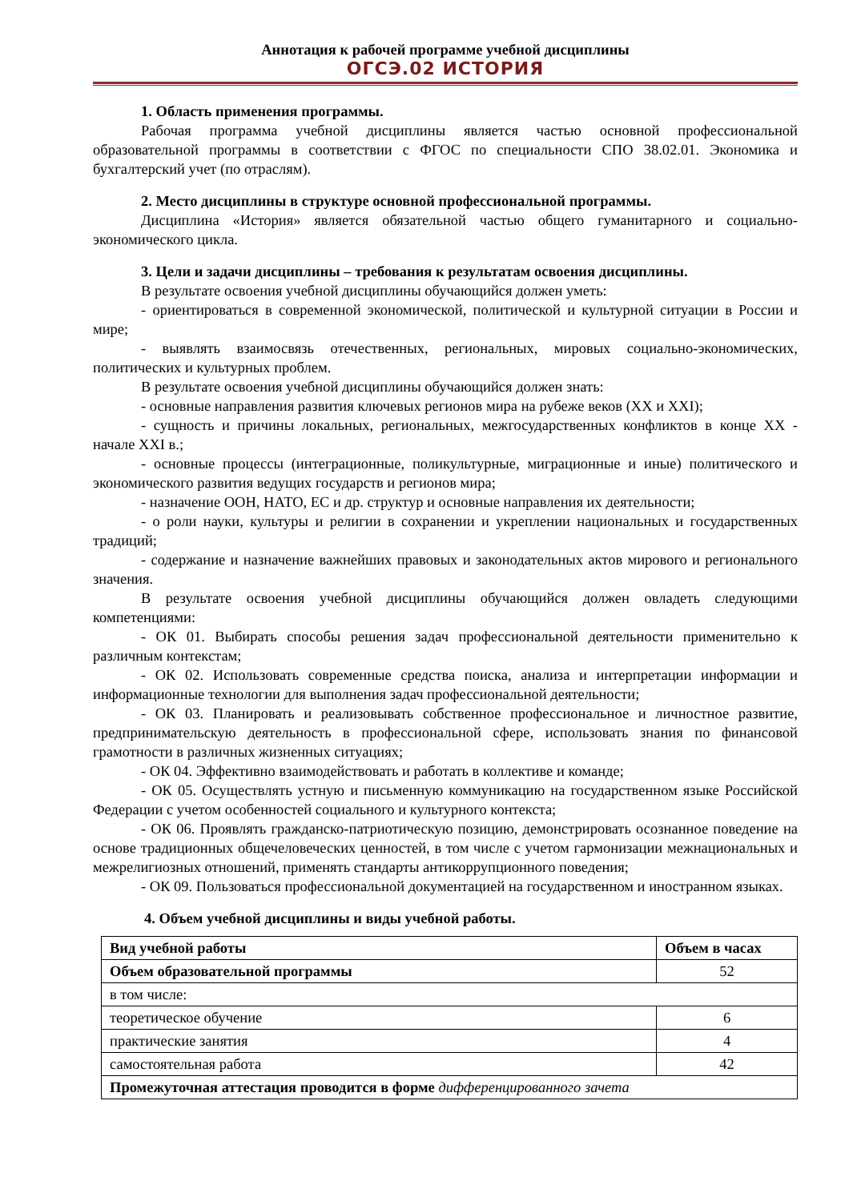Аннотация к рабочей программе учебной дисциплины
ОГСЭ.02 ИСТОРИЯ
1. Область применения программы.
Рабочая программа учебной дисциплины является частью основной профессиональной образовательной программы в соответствии с ФГОС по специальности СПО 38.02.01. Экономика и бухгалтерский учет (по отраслям).
2. Место дисциплины в структуре основной профессиональной программы.
Дисциплина «История» является обязательной частью общего гуманитарного и социально-экономического цикла.
3. Цели и задачи дисциплины – требования к результатам освоения дисциплины.
В результате освоения учебной дисциплины обучающийся должен уметь:
- ориентироваться в современной экономической, политической и культурной ситуации в России и мире;
- выявлять взаимосвязь отечественных, региональных, мировых социально-экономических, политических и культурных проблем.
В результате освоения учебной дисциплины обучающийся должен знать:
- основные направления развития ключевых регионов мира на рубеже веков (XX и XXI);
- сущность и причины локальных, региональных, межгосударственных конфликтов в конце XX - начале XXI в.;
- основные процессы (интеграционные, поликультурные, миграционные и иные) политического и экономического развития ведущих государств и регионов мира;
- назначение ООН, НАТО, ЕС и др. структур и основные направления их деятельности;
- о роли науки, культуры и религии в сохранении и укреплении национальных и государственных традиций;
- содержание и назначение важнейших правовых и законодательных актов мирового и регионального значения.
В результате освоения учебной дисциплины обучающийся должен овладеть следующими компетенциями:
- ОК 01. Выбирать способы решения задач профессиональной деятельности применительно к различным контекстам;
- ОК 02. Использовать современные средства поиска, анализа и интерпретации информации и информационные технологии для выполнения задач профессиональной деятельности;
- ОК 03. Планировать и реализовывать собственное профессиональное и личностное развитие, предпринимательскую деятельность в профессиональной сфере, использовать знания по финансовой грамотности в различных жизненных ситуациях;
- ОК 04. Эффективно взаимодействовать и работать в коллективе и команде;
- ОК 05. Осуществлять устную и письменную коммуникацию на государственном языке Российской Федерации с учетом особенностей социального и культурного контекста;
- ОК 06. Проявлять гражданско-патриотическую позицию, демонстрировать осознанное поведение на основе традиционных общечеловеческих ценностей, в том числе с учетом гармонизации межнациональных и межрелигиозных отношений, применять стандарты антикоррупционного поведения;
- ОК 09. Пользоваться профессиональной документацией на государственном и иностранном языках.
4. Объем учебной дисциплины и виды учебной работы.
| Вид учебной работы | Объем в часах |
| --- | --- |
| Объем образовательной программы | 52 |
| в том числе: | |
| теоретическое обучение | 6 |
| практические занятия | 4 |
| самостоятельная работа | 42 |
| Промежуточная аттестация проводится в форме дифференцированного зачета | |